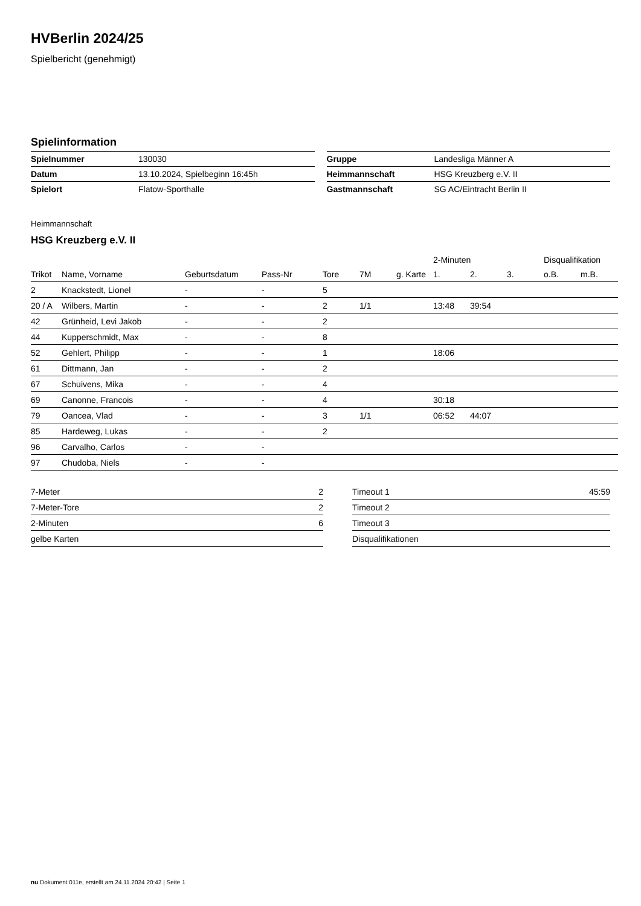HVBerlin 2024/25
Spielbericht (genehmigt)
Spielinformation
| Spielnummer | 130030 |
| Datum | 13.10.2024, Spielbeginn 16:45h |
| Spielort | Flatow-Sporthalle |
| Gruppe | Landesliga Männer A |
| Heimmannschaft | HSG Kreuzberg e.V. II |
| Gastmannschaft | SG AC/Eintracht Berlin II |
Heimmannschaft
HSG Kreuzberg e.V. II
| | | | | | | | 2-Minuten | | | Disqualifikation | |
| --- | --- | --- | --- | --- | --- | --- | --- | --- | --- | --- | --- |
| Trikot | Name, Vorname | Geburtsdatum | Pass-Nr | Tore | 7M | g. Karte | 1. | 2. | 3. | o.B. | m.B. |
| 2 | Knackstedt, Lionel | - | - | 5 | | | | | | | |
| 20 / A | Wilbers, Martin | - | - | 2 | 1/1 | | 13:48 | 39:54 | | | |
| 42 | Grünheid, Levi Jakob | - | - | 2 | | | | | | | |
| 44 | Kupperschmidt, Max | - | - | 8 | | | | | | | |
| 52 | Gehlert, Philipp | - | - | 1 | | | 18:06 | | | | |
| 61 | Dittmann, Jan | - | - | 2 | | | | | | | |
| 67 | Schuivens, Mika | - | - | 4 | | | | | | | |
| 69 | Canonne, Francois | - | - | 4 | | | 30:18 | | | | |
| 79 | Oancea, Vlad | - | - | 3 | 1/1 | | 06:52 | 44:07 | | | |
| 85 | Hardeweg, Lukas | - | - | 2 | | | | | | | |
| 96 | Carvalho, Carlos | - | - | | | | | | | | |
| 97 | Chudoba, Niels | - | - | | | | | | | | |
| 7-Meter | 2 |
| 7-Meter-Tore | 2 |
| 2-Minuten | 6 |
| gelbe Karten | |
| Timeout 1 | 45:59 |
| Timeout 2 | |
| Timeout 3 | |
| Disqualifikationen | |
nu.Dokument 011e, erstellt am 24.11.2024 20:42 | Seite 1